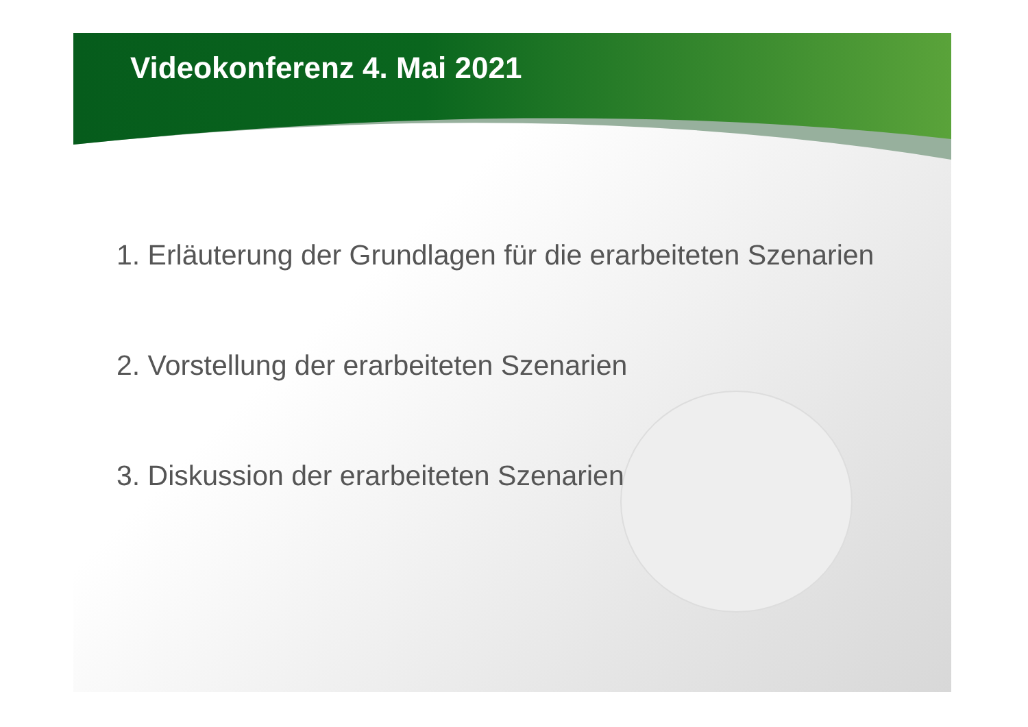Videokonferenz 4. Mai 2021
1. Erläuterung der Grundlagen für die erarbeiteten Szenarien
2. Vorstellung der erarbeiteten Szenarien
3. Diskussion der erarbeiteten Szenarien